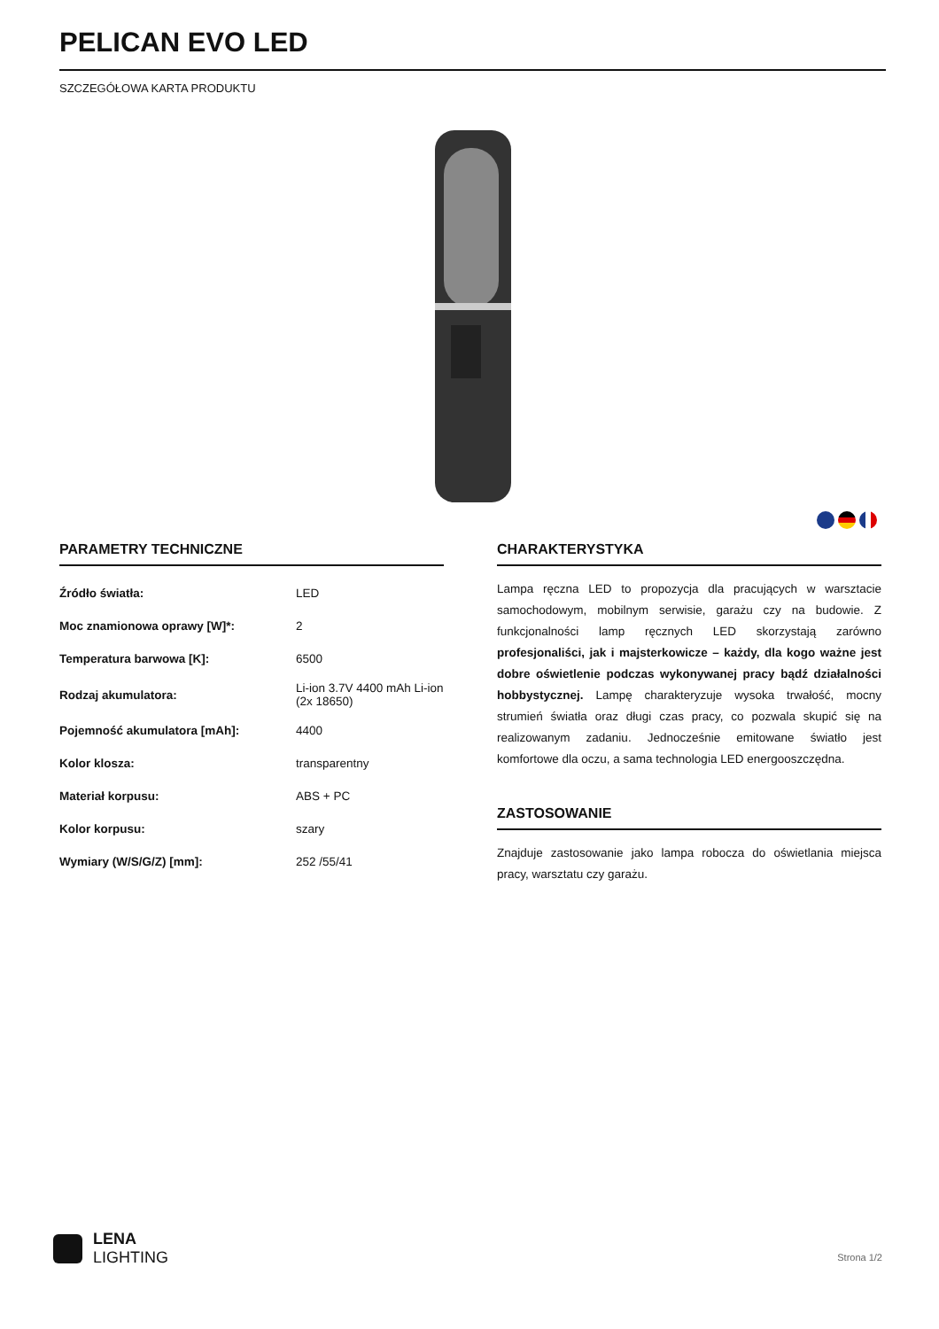PELICAN EVO LED
SZCZEGÓŁOWA KARTA PRODUKTU
PARAMETRY TECHNICZNE
| Źródło światła: | LED |
| Moc znamionowa oprawy [W]*: | 2 |
| Temperatura barwowa [K]: | 6500 |
| Rodzaj akumulatora: | Li-ion 3.7V 4400 mAh Li-ion (2x 18650) |
| Pojemność akumulatora [mAh]: | 4400 |
| Kolor klosza: | transparentny |
| Materiał korpusu: | ABS + PC |
| Kolor korpusu: | szary |
| Wymiary (W/S/G/Z) [mm]: | 252 /55/41 |
CHARAKTERYSTYKA
Lampa ręczna LED to propozycja dla pracujących w warsztacie samochodowym, mobilnym serwisie, garażu czy na budowie. Z funkcjonalności lamp ręcznych LED skorzystają zarówno profesjonaliści, jak i majsterkowicze – każdy, dla kogo ważne jest dobre oświetlenie podczas wykonywanej pracy bądź działalności hobbystycznej. Lampę charakteryzuje wysoka trwałość, mocny strumień światła oraz długi czas pracy, co pozwala skupić się na realizowanym zadaniu. Jednocześnie emitowane światło jest komfortowe dla oczu, a sama technologia LED energooszczędna.
ZASTOSOWANIE
Znajduje zastosowanie jako lampa robocza do oświetlania miejsca pracy, warsztatu czy garażu.
LENA
LIGHTING
Strona 1/2